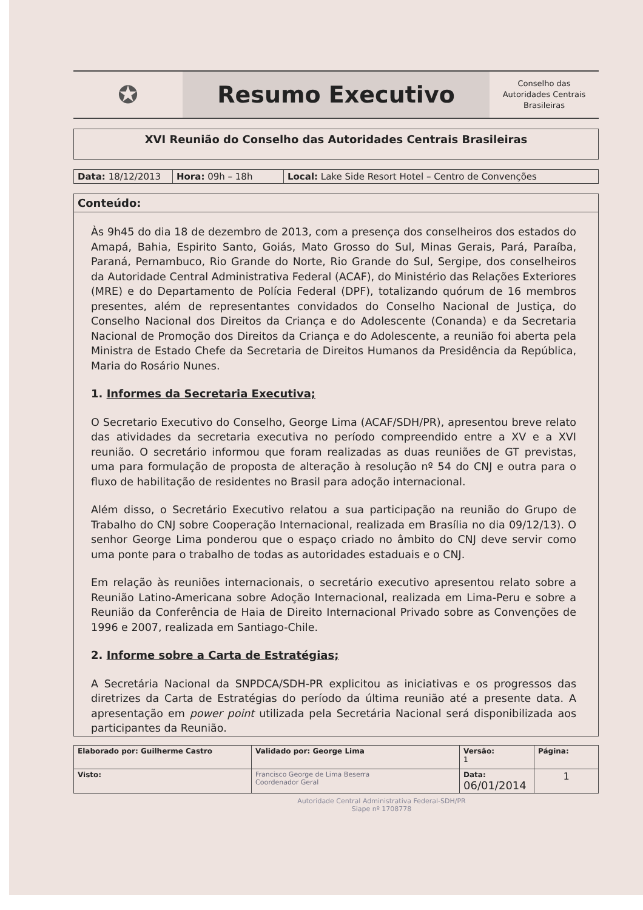✪
Resumo Executivo
Conselho das
Autoridades Centrais
Brasileiras
XVI Reunião do Conselho das Autoridades Centrais Brasileiras
| Data: 18/12/2013 | Hora: 09h – 18h | Local: Lake Side Resort Hotel – Centro de Convenções |
Conteúdo:
Às 9h45 do dia 18 de dezembro de 2013, com a presença dos conselheiros dos estados do Amapá, Bahia, Espirito Santo, Goiás, Mato Grosso do Sul, Minas Gerais, Pará, Paraíba, Paraná, Pernambuco, Rio Grande do Norte, Rio Grande do Sul, Sergipe, dos conselheiros da Autoridade Central Administrativa Federal (ACAF), do Ministério das Relações Exteriores (MRE) e do Departamento de Polícia Federal (DPF), totalizando quórum de 16 membros presentes, além de representantes convidados do Conselho Nacional de Justiça, do Conselho Nacional dos Direitos da Criança e do Adolescente (Conanda) e da Secretaria Nacional de Promoção dos Direitos da Criança e do Adolescente, a reunião foi aberta pela Ministra de Estado Chefe da Secretaria de Direitos Humanos da Presidência da República, Maria do Rosário Nunes.
1. Informes da Secretaria Executiva;
O Secretario Executivo do Conselho, George Lima (ACAF/SDH/PR), apresentou breve relato das atividades da secretaria executiva no período compreendido entre a XV e a XVI reunião. O secretário informou que foram realizadas as duas reuniões de GT previstas, uma para formulação de proposta de alteração à resolução nº 54 do CNJ e outra para o fluxo de habilitação de residentes no Brasil para adoção internacional.
Além disso, o Secretário Executivo relatou a sua participação na reunião do Grupo de Trabalho do CNJ sobre Cooperação Internacional, realizada em Brasília no dia 09/12/13). O senhor George Lima ponderou que o espaço criado no âmbito do CNJ deve servir como uma ponte para o trabalho de todas as autoridades estaduais e o CNJ.
Em relação às reuniões internacionais, o secretário executivo apresentou relato sobre a Reunião Latino-Americana sobre Adoção Internacional, realizada em Lima-Peru e sobre a Reunião da Conferência de Haia de Direito Internacional Privado sobre as Convenções de 1996 e 2007, realizada em Santiago-Chile.
2. Informe sobre a Carta de Estratégias;
A Secretária Nacional da SNPDCA/SDH-PR explicitou as iniciativas e os progressos das diretrizes da Carta de Estratégias do período da última reunião até a presente data. A apresentação em power point utilizada pela Secretária Nacional será disponibilizada aos participantes da Reunião.
| Elaborado por: Guilherme Castro | Validado por: George Lima | Versão: 1 | Página: |
| Visto: | Francisco George de Lima Beserra Coordenador Geral | Data: 06/01/2014 | 1 |
Autoridade Central Administrativa Federal-SDH/PR
Siape nº 1708778